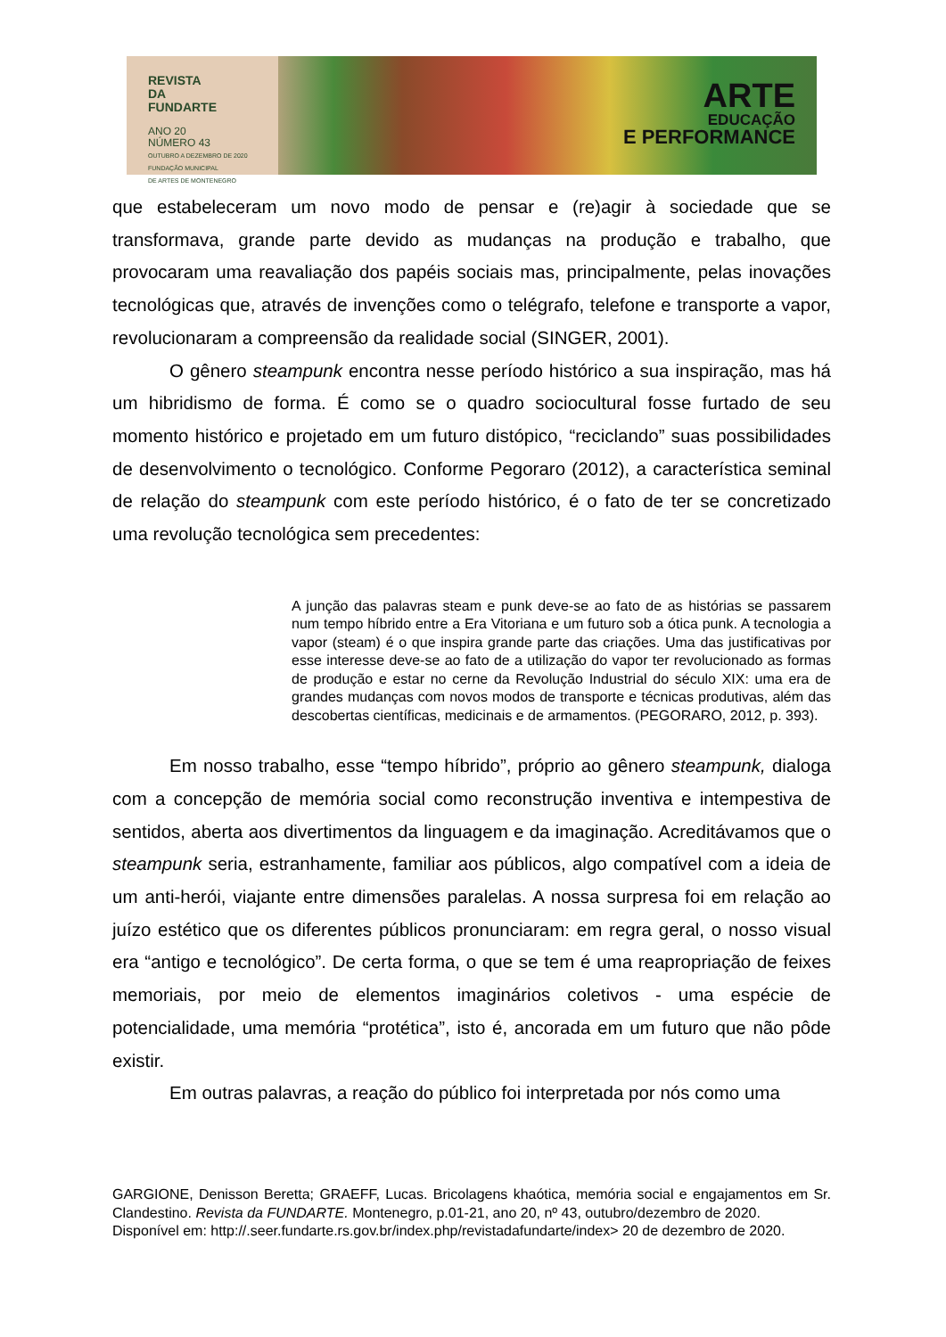REVISTA
DA
FUNDARTE
ANO 20
NÚMERO 43
OUTUBRO A DEZEMBRO DE 2020
FUNDAÇÃO MUNICIPAL
DE ARTES DE MONTENEGRO
ARTE
EDUCAÇÃO
E PERFORMANCE
que estabeleceram um novo modo de pensar e (re)agir à sociedade que se transformava, grande parte devido as mudanças na produção e trabalho, que provocaram uma reavaliação dos papéis sociais mas, principalmente, pelas inovações tecnológicas que, através de invenções como o telégrafo, telefone e transporte a vapor, revolucionaram a compreensão da realidade social (SINGER, 2001).
O gênero steampunk encontra nesse período histórico a sua inspiração, mas há um hibridismo de forma. É como se o quadro sociocultural fosse furtado de seu momento histórico e projetado em um futuro distópico, “reciclando” suas possibilidades de desenvolvimento o tecnológico. Conforme Pegoraro (2012), a característica seminal de relação do steampunk com este período histórico, é o fato de ter se concretizado uma revolução tecnológica sem precedentes:
A junção das palavras steam e punk deve-se ao fato de as histórias se passarem num tempo híbrido entre a Era Vitoriana e um futuro sob a ótica punk. A tecnologia a vapor (steam) é o que inspira grande parte das criações. Uma das justificativas por esse interesse deve-se ao fato de a utilização do vapor ter revolucionado as formas de produção e estar no cerne da Revolução Industrial do século XIX: uma era de grandes mudanças com novos modos de transporte e técnicas produtivas, além das descobertas científicas, medicinais e de armamentos. (PEGORARO, 2012, p. 393).
Em nosso trabalho, esse “tempo híbrido”, próprio ao gênero steampunk, dialoga com a concepção de memória social como reconstrução inventiva e intempestiva de sentidos, aberta aos divertimentos da linguagem e da imaginação. Acreditávamos que o steampunk seria, estranhamente, familiar aos públicos, algo compatível com a ideia de um anti-herói, viajante entre dimensões paralelas. A nossa surpresa foi em relação ao juízo estético que os diferentes públicos pronunciaram: em regra geral, o nosso visual era “antigo e tecnológico”. De certa forma, o que se tem é uma reapropriação de feixes memoriais, por meio de elementos imaginários coletivos - uma espécie de potencialidade, uma memória “protética”, isto é, ancorada em um futuro que não pôde existir.
Em outras palavras, a reação do público foi interpretada por nós como uma
GARGIONE, Denisson Beretta; GRAEFF, Lucas. Bricolagens khaótica, memória social e engajamentos em Sr. Clandestino. Revista da FUNDARTE. Montenegro, p.01-21, ano 20, nº 43, outubro/dezembro de 2020.
Disponível em: http://.seer.fundarte.rs.gov.br/index.php/revistadafundarte/index> 20 de dezembro de 2020.